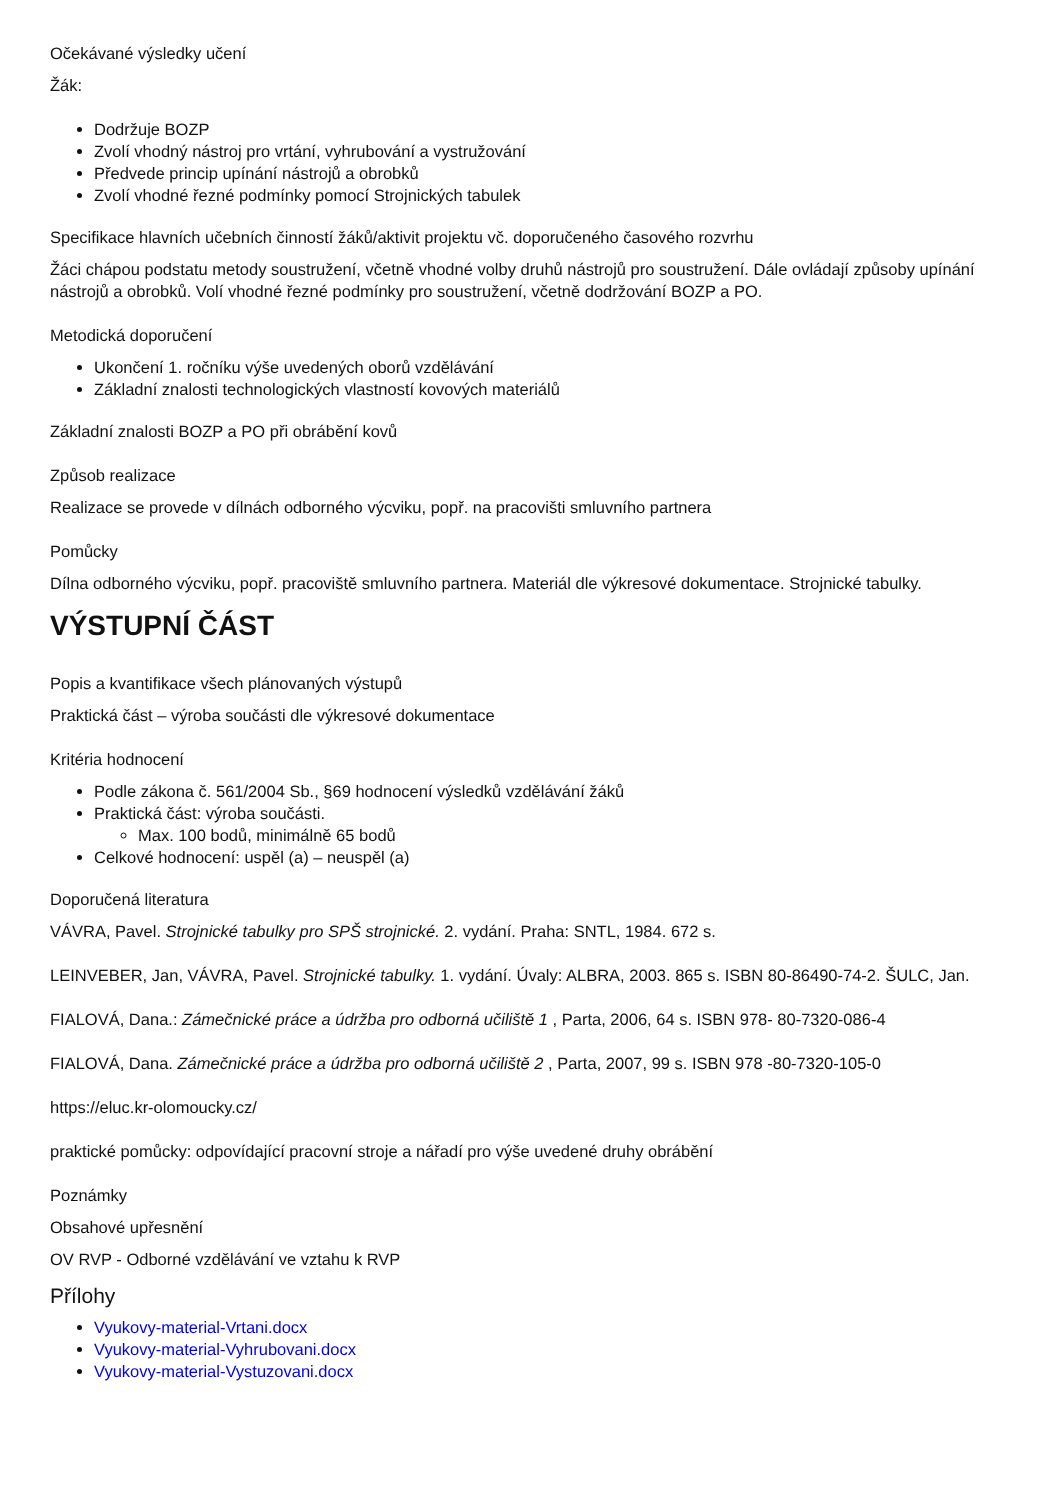Očekávané výsledky učení
Žák:
Dodržuje BOZP
Zvolí vhodný nástroj pro vrtání, vyhrubování a vystružování
Předvede princip upínání nástrojů a obrobků
Zvolí vhodné řezné podmínky pomocí Strojnických tabulek
Specifikace hlavních učebních činností žáků/aktivit projektu vč. doporučeného časového rozvrhu
Žáci chápou podstatu metody soustružení, včetně vhodné volby druhů nástrojů pro soustružení. Dále ovládají způsoby upínání nástrojů a obrobků. Volí vhodné řezné podmínky pro soustružení, včetně dodržování BOZP a PO.
Metodická doporučení
Ukončení 1. ročníku výše uvedených oborů vzdělávání
Základní znalosti technologických vlastností kovových materiálů
Základní znalosti BOZP a PO při obrábění kovů
Způsob realizace
Realizace se provede v dílnách odborného výcviku, popř. na pracovišti smluvního partnera
Pomůcky
Dílna odborného výcviku, popř. pracoviště smluvního partnera. Materiál dle výkresové dokumentace. Strojnické tabulky.
VÝSTUPNÍ ČÁST
Popis a kvantifikace všech plánovaných výstupů
Praktická část – výroba součásti dle výkresové dokumentace
Kritéria hodnocení
Podle zákona č. 561/2004 Sb., §69 hodnocení výsledků vzdělávání žáků
Praktická část: výroba součásti.
Max. 100 bodů, minimálně 65 bodů
Celkové hodnocení: uspěl (a) – neuspěl (a)
Doporučená literatura
VÁVRA, Pavel. Strojnické tabulky pro SPŠ strojnické. 2. vydání. Praha: SNTL, 1984. 672 s.
LEINVEBER, Jan, VÁVRA, Pavel. Strojnické tabulky. 1. vydání. Úvaly: ALBRA, 2003. 865 s. ISBN 80-86490-74-2. ŠULC, Jan.
FIALOVÁ, Dana.: Zámečnické práce a údržba pro odborná učiliště 1 , Parta, 2006, 64 s. ISBN 978- 80-7320-086-4
FIALOVÁ, Dana. Zámečnické práce a údržba pro odborná učiliště 2 , Parta, 2007, 99 s. ISBN 978 -80-7320-105-0
https://eluc.kr-olomoucky.cz/
praktické pomůcky: odpovídající pracovní stroje a nářadí pro výše uvedené druhy obrábění
Poznámky
Obsahové upřesnění
OV RVP - Odborné vzdělávání ve vztahu k RVP
Přílohy
Vyukovy-material-Vrtani.docx
Vyukovy-material-Vyhrubovani.docx
Vyukovy-material-Vystuzovani.docx